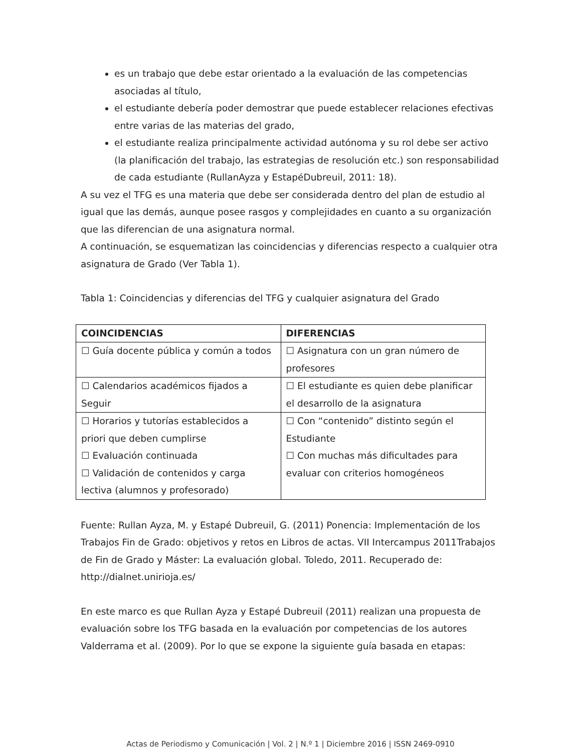es un trabajo que debe estar orientado a la evaluación de las competencias asociadas al título,
el estudiante debería poder demostrar que puede establecer relaciones efectivas entre varias de las materias del grado,
el estudiante realiza principalmente actividad autónoma y su rol debe ser activo (la planificación del trabajo, las estrategias de resolución etc.) son responsabilidad de cada estudiante (RullanAyza y EstapéDubreuil, 2011: 18).
A su vez el TFG es una materia que debe ser considerada dentro del plan de estudio al igual que las demás, aunque posee rasgos y complejidades en cuanto a su organización que las diferencian de una asignatura normal.
A continuación, se esquematizan las coincidencias y diferencias respecto a cualquier otra asignatura de Grado (Ver Tabla 1).
Tabla 1: Coincidencias y diferencias del TFG y cualquier asignatura del Grado
| COINCIDENCIAS | DIFERENCIAS |
| --- | --- |
| ☐ Guía docente pública y común a todos | ☐ Asignatura con un gran número de profesores |
| ☐ Calendarios académicos fijados a Seguir | ☐ El estudiante es quien debe planificar el desarrollo de la asignatura |
| ☐ Horarios y tutorías establecidos a priori que deben cumplirse ☐ Evaluación continuada ☐ Validación de contenidos y carga lectiva (alumnos y profesorado) | ☐ Con “contenido” distinto según el Estudiante ☐ Con muchas más dificultades para evaluar con criterios homogéneos |
Fuente: Rullan Ayza, M. y Estapé Dubreuil, G. (2011) Ponencia: Implementación de los Trabajos Fin de Grado: objetivos y retos en Libros de actas. VII Intercampus 2011Trabajos de Fin de Grado y Máster: La evaluación global. Toledo, 2011. Recuperado de: http://dialnet.unirioja.es/
En este marco es que Rullan Ayza y Estapé Dubreuil (2011) realizan una propuesta de evaluación sobre los TFG basada en la evaluación por competencias de los autores Valderrama et al. (2009). Por lo que se expone la siguiente guía basada en etapas:
Actas de Periodismo y Comunicación | Vol. 2 | N.º 1 | Diciembre 2016 | ISSN 2469-0910